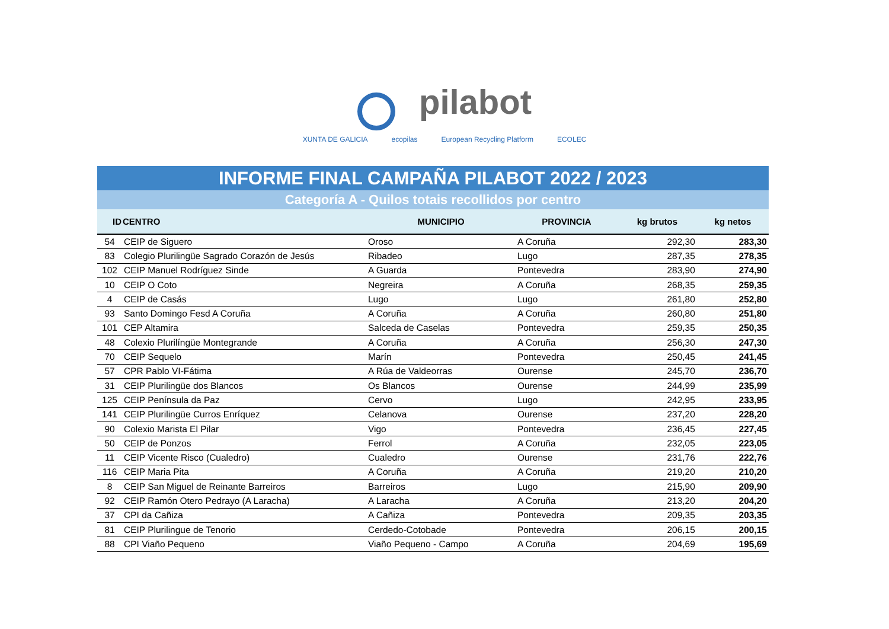pilabot
XUNTA DE GALICIA ecopilas European Recycling Platform ECOLEC
INFORME FINAL CAMPAÑA PILABOT 2022 / 2023
Categoría A - Quilos totais recollidos por centro
| ID | CENTRO | MUNICIPIO | PROVINCIA | kg brutos | kg netos |
| --- | --- | --- | --- | --- | --- |
| 54 | CEIP de Siguero | Oroso | A Coruña | 292,30 | 283,30 |
| 83 | Colegio Plurilingüe Sagrado Corazón de Jesús | Ribadeo | Lugo | 287,35 | 278,35 |
| 102 | CEIP Manuel Rodríguez Sinde | A Guarda | Pontevedra | 283,90 | 274,90 |
| 10 | CEIP O Coto | Negreira | A Coruña | 268,35 | 259,35 |
| 4 | CEIP de Casás | Lugo | Lugo | 261,80 | 252,80 |
| 93 | Santo Domingo Fesd A Coruña | A Coruña | A Coruña | 260,80 | 251,80 |
| 101 | CEP Altamira | Salceda de Caselas | Pontevedra | 259,35 | 250,35 |
| 48 | Colexio Plurilíngüe Montegrande | A Coruña | A Coruña | 256,30 | 247,30 |
| 70 | CEIP Sequelo | Marín | Pontevedra | 250,45 | 241,45 |
| 57 | CPR Pablo VI-Fátima | A Rúa de Valdeorras | Ourense | 245,70 | 236,70 |
| 31 | CEIP Plurilingüe dos Blancos | Os Blancos | Ourense | 244,99 | 235,99 |
| 125 | CEIP Península da Paz | Cervo | Lugo | 242,95 | 233,95 |
| 141 | CEIP Plurilingüe Curros Enríquez | Celanova | Ourense | 237,20 | 228,20 |
| 90 | Colexio Marista El Pilar | Vigo | Pontevedra | 236,45 | 227,45 |
| 50 | CEIP de Ponzos | Ferrol | A Coruña | 232,05 | 223,05 |
| 11 | CEIP Vicente Risco (Cualedro) | Cualedro | Ourense | 231,76 | 222,76 |
| 116 | CEIP Maria Pita | A Coruña | A Coruña | 219,20 | 210,20 |
| 8 | CEIP San Miguel de Reinante Barreiros | Barreiros | Lugo | 215,90 | 209,90 |
| 92 | CEIP Ramón Otero Pedrayo (A Laracha) | A Laracha | A Coruña | 213,20 | 204,20 |
| 37 | CPI da Cañiza | A Cañiza | Pontevedra | 209,35 | 203,35 |
| 81 | CEIP Plurilingue de Tenorio | Cerdedo-Cotobade | Pontevedra | 206,15 | 200,15 |
| 88 | CPI Viaño Pequeno | Viaño Pequeno - Campo | A Coruña | 204,69 | 195,69 |